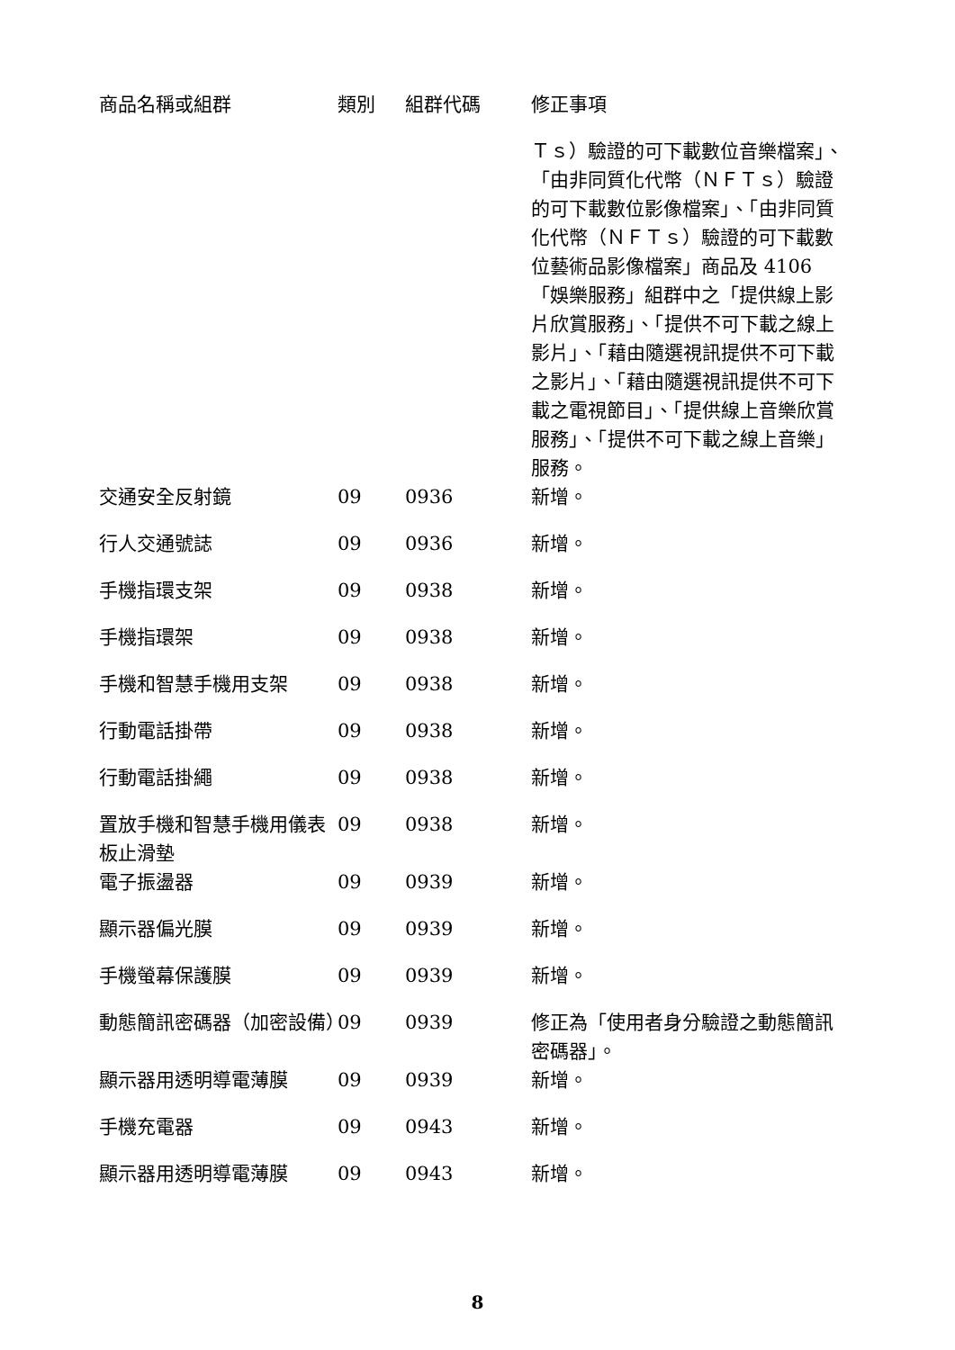| 商品名稱或組群 | 類別 | 組群代碼 | 修正事項 |
| --- | --- | --- | --- |
| | | | Ｔｓ）驗證的可下載數位音樂檔案」、「由非同質化代幣（ＮＦＴｓ）驗證的可下載數位影像檔案」、「由非同質化代幣（ＮＦＴｓ）驗證的可下載數位藝術品影像檔案」商品及 4106「娛樂服務」組群中之「提供線上影片欣賞服務」、「提供不可下載之線上影片」、「藉由隨選視訊提供不可下載之影片」、「藉由隨選視訊提供不可下載之電視節目」、「提供線上音樂欣賞服務」、「提供不可下載之線上音樂」服務。 |
| 交通安全反射鏡 | 09 | 0936 | 新增。 |
| 行人交通號誌 | 09 | 0936 | 新增。 |
| 手機指環支架 | 09 | 0938 | 新增。 |
| 手機指環架 | 09 | 0938 | 新增。 |
| 手機和智慧手機用支架 | 09 | 0938 | 新增。 |
| 行動電話掛帶 | 09 | 0938 | 新增。 |
| 行動電話掛繩 | 09 | 0938 | 新增。 |
| 置放手機和智慧手機用儀表板止滑墊 | 09 | 0938 | 新增。 |
| 電子振盪器 | 09 | 0939 | 新增。 |
| 顯示器偏光膜 | 09 | 0939 | 新增。 |
| 手機螢幕保護膜 | 09 | 0939 | 新增。 |
| 動態簡訊密碼器（加密設備） | 09 | 0939 | 修正為「使用者身分驗證之動態簡訊密碼器」。 |
| 顯示器用透明導電薄膜 | 09 | 0939 | 新增。 |
| 手機充電器 | 09 | 0943 | 新增。 |
| 顯示器用透明導電薄膜 | 09 | 0943 | 新增。 |
8